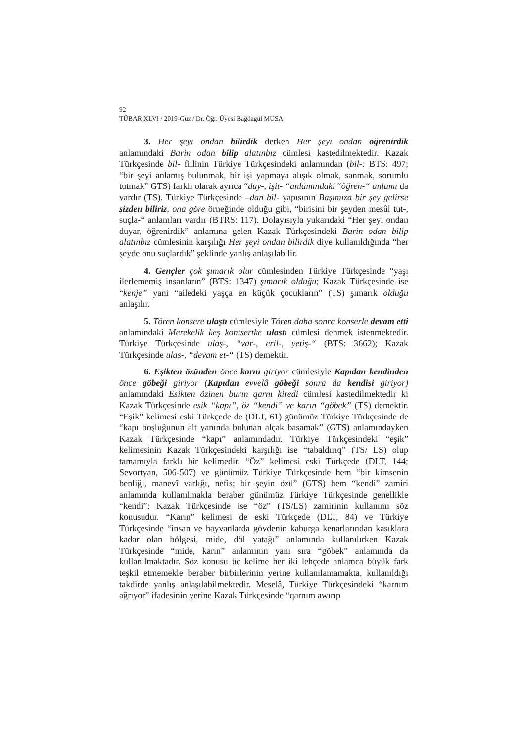92
TÜBAR XLVI / 2019-Güz / Dr. Öğr. Üyesi Bağdagül MUSA
3. Her şeyi ondan bilirdik derken Her şeyi ondan öğrenirdik anlamındaki Barin odan bilip alatınbız cümlesi kastedilmektedir. Kazak Türkçesinde bil- fiilinin Türkiye Türkçesindeki anlamından (bil-: BTS: 497; “bir şeyi anlamış bulunmak, bir işi yapmaya alışık olmak, sanmak, sorumlu tutmak” GTS) farklı olarak ayrıca “duy-, işit- “anlamındaki “öğren-“ anlamı da vardır (TS). Türkiye Türkçesinde –dan bil- yapısının Başımıza bir şey gelirse sizden biliriz, ona göre örneğinde olduğu gibi, “birisini bir şeyden mesûl tut-, suçla-“ anlamları vardır (BTRS: 117). Dolayısıyla yukarıdaki “Her şeyi ondan duyar, öğrenirdik” anlamına gelen Kazak Türkçesindeki Barin odan bilip alatınbız cümlesinin karşılığı Her şeyi ondan bilirdik diye kullanıldığında “her şeyde onu suçlardık” şeklinde yanlış anlaşılabilir.
4. Gençler çok şımarık olur cümlesinden Türkiye Türkçesinde “yaşı ilerlememiş insanların” (BTS: 1347) şımarık olduğu; Kazak Türkçesinde ise “kenje” yani “ailedeki yaşça en küçük çocukların” (TS) şımarık olduğu anlaşılır.
5. Tören konsere ulaştı cümlesiyle Tören daha sonra konserle devam etti anlamındaki Merekelik keş kontsertke ulastı cümlesi denmek istenmektedir. Türkiye Türkçesinde ulaş-, “var-, eril-, yetiş-“ (BTS: 3662); Kazak Türkçesinde ulas-, “devam et-“ (TS) demektir.
6. Eşikten özünden önce karnı giriyor cümlesiyle Kapıdan kendinden önce göbeği giriyor (Kapıdan evvelâ göbeği sonra da kendisi giriyor) anlamındaki Esikten özinen burın qarnı kiredi cümlesi kastedilmektedir ki Kazak Türkçesinde esik “kapı”, öz “kendi” ve karın “göbek” (TS) demektir. “Eşik” kelimesi eski Türkçede de (DLT, 61) günümüz Türkiye Türkçesinde de “kapı boşluğunun alt yanında bulunan alçak basamak” (GTS) anlamındayken Kazak Türkçesinde “kapı” anlamındadır. Türkiye Türkçesindeki “eşik” kelimesinin Kazak Türkçesindeki karşılığı ise “tabaldırıq” (TS/ LS) olup tamamıyla farklı bir kelimedir. “Öz” kelimesi eski Türkçede (DLT, 144; Sevortyan, 506-507) ve günümüz Türkiye Türkçesinde hem “bir kimsenin benliği, manevî varlığı, nefis; bir şeyin özü” (GTS) hem “kendi” zamiri anlamında kullanılmakla beraber günümüz Türkiye Türkçesinde genellikle “kendi”; Kazak Türkçesinde ise “öz” (TS/LS) zamirinin kullanımı söz konusudur. “Karın” kelimesi de eski Türkçede (DLT, 84) ve Türkiye Türkçesinde “insan ve hayvanlarda gövdenin kaburga kenarlarından kasıklara kadar olan bölgesi, mide, döl yatağı” anlamında kullanılırken Kazak Türkçesinde “mide, karın” anlamının yanı sıra “göbek” anlamında da kullanılmaktadır. Söz konusu üç kelime her iki lehçede anlamca büyük fark teşkil etmemekle beraber birbirlerinin yerine kullanılamamakta, kullanıldığı takdirde yanlış anlaşılabilmektedir. Meselâ, Türkiye Türkçesindeki “karnım ağrıyor” ifadesinin yerine Kazak Türkçesinde “qarnım awırıp